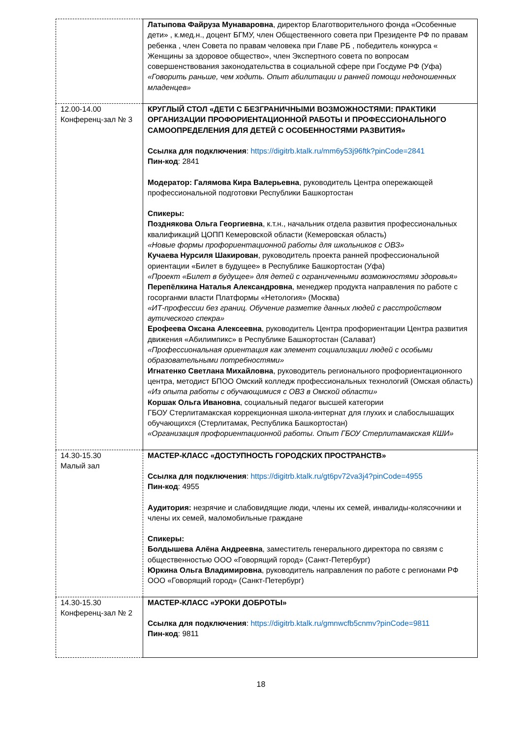| | Латыпова Файруза Мунаваровна , директор Благотворительного фонда «Особенные дети» , к.мед.н., доцент БГМУ, член Общественного совета при Президенте РФ по правам ребенка , член Совета по правам человека при Главе РБ , победитель конкурса « Женщины за здоровое общество», член Экспертного совета по вопросам совершенствования законодательства в социальной сфере при Госдуме РФ (Уфа) «Говорить раньше, чем ходить. Опыт абилитации и ранней помощи недоношенных младенцев» |
| 12.00-14.00 Конференц-зал № 3 | КРУГЛЫЙ СТОЛ «ДЕТИ С БЕЗГРАНИЧНЫМИ ВОЗМОЖНОСТЯМИ: ПРАКТИКИ ОРГАНИЗАЦИИ ПРОФОРИЕНТАЦИОННОЙ РАБОТЫ И ПРОФЕССИОНАЛЬНОГО САМООПРЕДЕЛЕНИЯ ДЛЯ ДЕТЕЙ С ОСОБЕННОСТЯМИ РАЗВИТИЯ» Ссылка для подключения : https://digitrb.ktalk.ru/mm6y53j96ftk?pinCode=2841 Пин-код : 2841 Модератор: Галямова Кира Валерьевна , руководитель Центра опережающей профессиональной подготовки Республики Башкортостан Спикеры: Позднякова Ольга Георгиевна , к.т.н., начальник отдела развития профессиональных квалификаций ЦОПП Кемеровской области (Кемеровская область) «Новые формы профориентационной работы для школьников с ОВЗ» Кучаева Нурсиля Шакирован , руководитель проекта ранней профессиональной ориентации «Билет в будущее» в Республике Башкортостан (Уфа) «Проект «Билет в будущее» для детей с ограниченными возможностями здоровья» Перепёлкина Наталья Александровна , менеджер продукта направления по работе с госорганми власти Платформы «Нетология» (Москва) «ИТ-профессии без границ. Обучение разметке данных людей с расстройством аутического спекра» Ерофеева Оксана Алексеевна , руководитель Центра профориентации Центра развития движения «Абилимпикс» в Республике Башкортостан (Салават) «Профессиональная ориентация как элемент социализации людей с особыми образовательными потребностями» Игнатенко Светлана Михайловна , руководитель регионального профориентационного центра, методист БПОО Омский колледж профессиональных технологий (Омская область) «Из опыта работы с обучающимися с ОВЗ в Омской области» Коршак Ольга Ивановна , социальный педагог высшей категории ГБОУ Стерлитамакская коррекционная школа-интернат для глухих и слабослышащих обучающихся (Стерлитамак, Республика Башкортостан) «Организация профориентационной работы. Опыт ГБОУ Стерлитамакская КШИ» |
| 14.30-15.30 Малый зал | МАСТЕР-КЛАСС «ДОСТУПНОСТЬ ГОРОДСКИХ ПРОСТРАНСТВ» Ссылка для подключения : https://digitrb.ktalk.ru/gt6pv72va3j4?pinCode=4955 Пин-код : 4955 Аудитория: незрячие и слабовидящие люди, члены их семей, инвалиды-колясочники и члены их семей, маломобильные граждане Спикеры: Болдышева Алёна Андреевна , заместитель генерального директора по связям с общественностью ООО «Говорящий город» (Санкт-Петербург) Юркина Ольга Владимировна , руководитель направления по работе с регионами РФ ООО «Говорящий город» (Санкт-Петербург) |
| 14.30-15.30 Конференц-зал № 2 | МАСТЕР-КЛАСС «УРОКИ ДОБРОТЫ» Ссылка для подключения : https://digitrb.ktalk.ru/gmnwcfb5cnmv?pinCode=9811 Пин-код : 9811 |
18